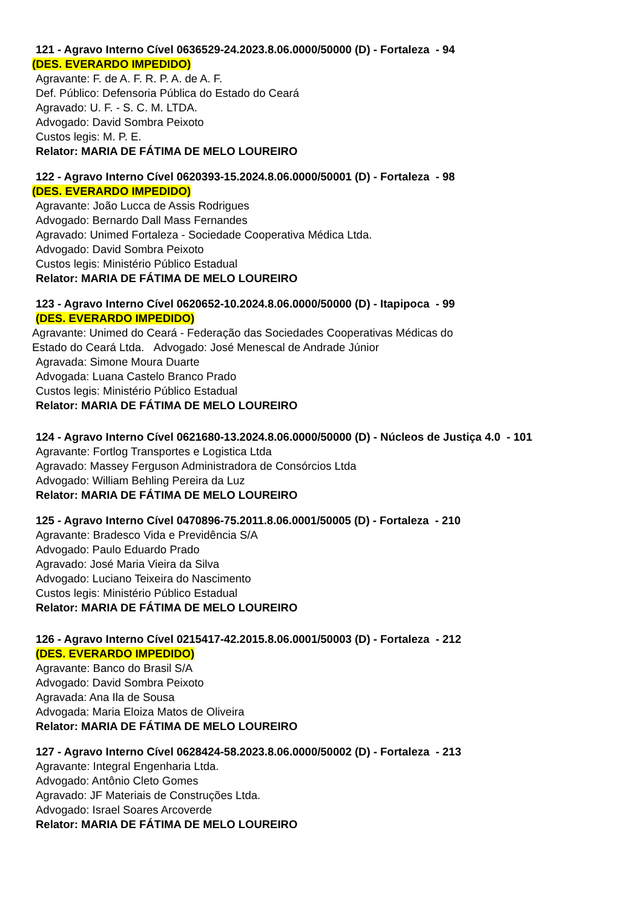121 - Agravo Interno Cível 0636529-24.2023.8.06.0000/50000 (D) - Fortaleza - 94
(DES. EVERARDO IMPEDIDO)
Agravante: F. de A. F. R. P. A. de A. F.
Def. Público: Defensoria Pública do Estado do Ceará
Agravado: U. F. - S. C. M. LTDA.
Advogado: David Sombra Peixoto
Custos legis: M. P. E.
Relator: MARIA DE FÁTIMA DE MELO LOUREIRO
122 - Agravo Interno Cível 0620393-15.2024.8.06.0000/50001 (D) - Fortaleza - 98
(DES. EVERARDO IMPEDIDO)
Agravante: João Lucca de Assis Rodrigues
Advogado: Bernardo Dall Mass Fernandes
Agravado: Unimed Fortaleza - Sociedade Cooperativa Médica Ltda.
Advogado: David Sombra Peixoto
Custos legis: Ministério Público Estadual
Relator: MARIA DE FÁTIMA DE MELO LOUREIRO
123 - Agravo Interno Cível 0620652-10.2024.8.06.0000/50000 (D) - Itapipoca - 99
(DES. EVERARDO IMPEDIDO)
Agravante: Unimed do Ceará - Federação das Sociedades Cooperativas Médicas do
Estado do Ceará Ltda. Advogado: José Menescal de Andrade Júnior
Agravada: Simone Moura Duarte
Advogada: Luana Castelo Branco Prado
Custos legis: Ministério Público Estadual
Relator: MARIA DE FÁTIMA DE MELO LOUREIRO
124 - Agravo Interno Cível 0621680-13.2024.8.06.0000/50000 (D) - Núcleos de Justiça 4.0 - 101
Agravante: Fortlog Transportes e Logistica Ltda
Agravado: Massey Ferguson Administradora de Consórcios Ltda
Advogado: William Behling Pereira da Luz
Relator: MARIA DE FÁTIMA DE MELO LOUREIRO
125 - Agravo Interno Cível 0470896-75.2011.8.06.0001/50005 (D) - Fortaleza - 210
Agravante: Bradesco Vida e Previdência S/A
Advogado: Paulo Eduardo Prado
Agravado: José Maria Vieira da Silva
Advogado: Luciano Teixeira do Nascimento
Custos legis: Ministério Público Estadual
Relator: MARIA DE FÁTIMA DE MELO LOUREIRO
126 - Agravo Interno Cível 0215417-42.2015.8.06.0001/50003 (D) - Fortaleza - 212
(DES. EVERARDO IMPEDIDO)
Agravante: Banco do Brasil S/A
Advogado: David Sombra Peixoto
Agravada: Ana Ila de Sousa
Advogada: Maria Eloiza Matos de Oliveira
Relator: MARIA DE FÁTIMA DE MELO LOUREIRO
127 - Agravo Interno Cível 0628424-58.2023.8.06.0000/50002 (D) - Fortaleza - 213
Agravante: Integral Engenharia Ltda.
Advogado: Antônio Cleto Gomes
Agravado: JF Materiais de Construções Ltda.
Advogado: Israel Soares Arcoverde
Relator: MARIA DE FÁTIMA DE MELO LOUREIRO